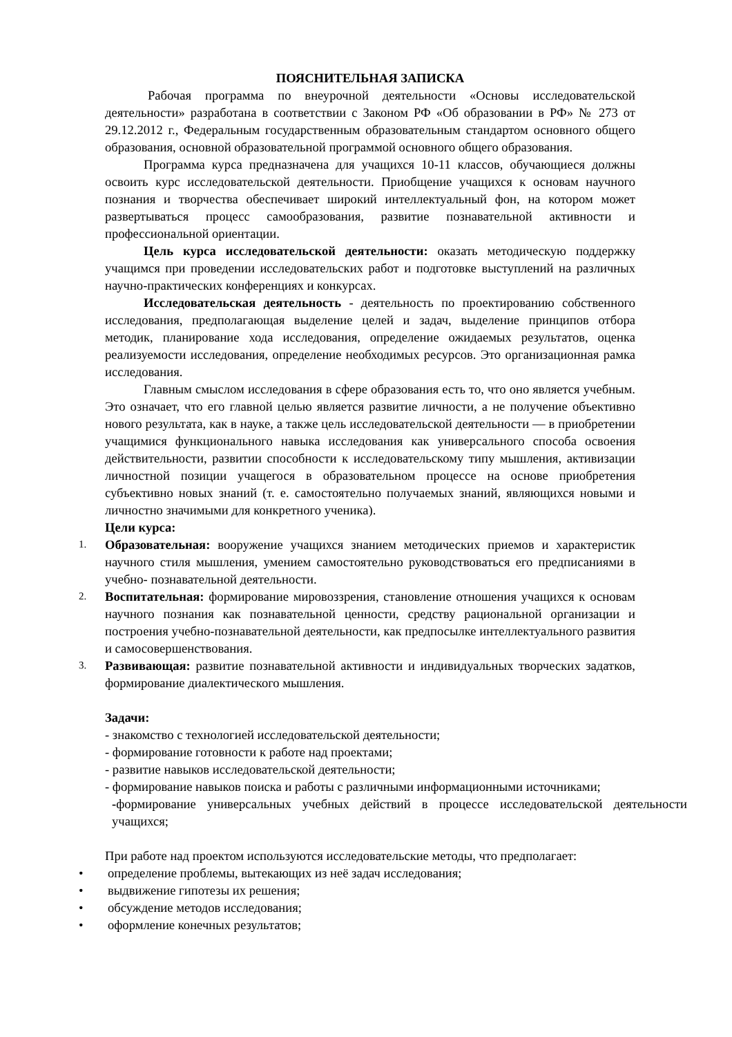ПОЯСНИТЕЛЬНАЯ ЗАПИСКА
Рабочая программа по внеурочной деятельности «Основы исследовательской деятельности» разработана в соответствии с Законом РФ «Об образовании в РФ» № 273 от 29.12.2012 г., Федеральным государственным образовательным стандартом основного общего образования, основной образовательной программой основного общего образования.
Программа курса предназначена для учащихся 10-11 классов, обучающиеся должны освоить курс исследовательской деятельности. Приобщение учащихся к основам научного познания и творчества обеспечивает широкий интеллектуальный фон, на котором может развертываться процесс самообразования, развитие познавательной активности и профессиональной ориентации.
Цель курса исследовательской деятельности: оказать методическую поддержку учащимся при проведении исследовательских работ и подготовке выступлений на различных научно-практических конференциях и конкурсах.
Исследовательская деятельность - деятельность по проектированию собственного исследования, предполагающая выделение целей и задач, выделение принципов отбора методик, планирование хода исследования, определение ожидаемых результатов, оценка реализуемости исследования, определение необходимых ресурсов. Это организационная рамка исследования.
Главным смыслом исследования в сфере образования есть то, что оно является учебным. Это означает, что его главной целью является развитие личности, а не получение объективно нового результата, как в науке, а также цель исследовательской деятельности — в приобретении учащимися функционального навыка исследования как универсального способа освоения действительности, развитии способности к исследовательскому типу мышления, активизации личностной позиции учащегося в образовательном процессе на основе приобретения субъективно новых знаний (т. е. самостоятельно получаемых знаний, являющихся новыми и личностно значимыми для конкретного ученика).
Цели курса:
1.
Образовательная: вооружение учащихся знанием методических приемов и характеристик научного стиля мышления, умением самостоятельно руководствоваться его предписаниями в учебно- познавательной деятельности.
2.
Воспитательная: формирование мировоззрения, становление отношения учащихся к основам научного познания как познавательной ценности, средству рациональной организации и построения учебно-познавательной деятельности, как предпосылке интеллектуального развития и самосовершенствования.
3.
Развивающая: развитие познавательной активности и индивидуальных творческих задатков, формирование диалектического мышления.
Задачи:
- знакомство с технологией исследовательской деятельности;
- формирование готовности к работе над проектами;
- развитие навыков исследовательской деятельности;
- формирование навыков поиска и работы с различными информационными источниками;
-формирование универсальных учебных действий в процессе исследовательской деятельности учащихся;
При работе над проектом используются исследовательские методы, что предполагает:
• определение проблемы, вытекающих из неё задач исследования;
• выдвижение гипотезы их решения;
• обсуждение методов исследования;
• оформление конечных результатов;